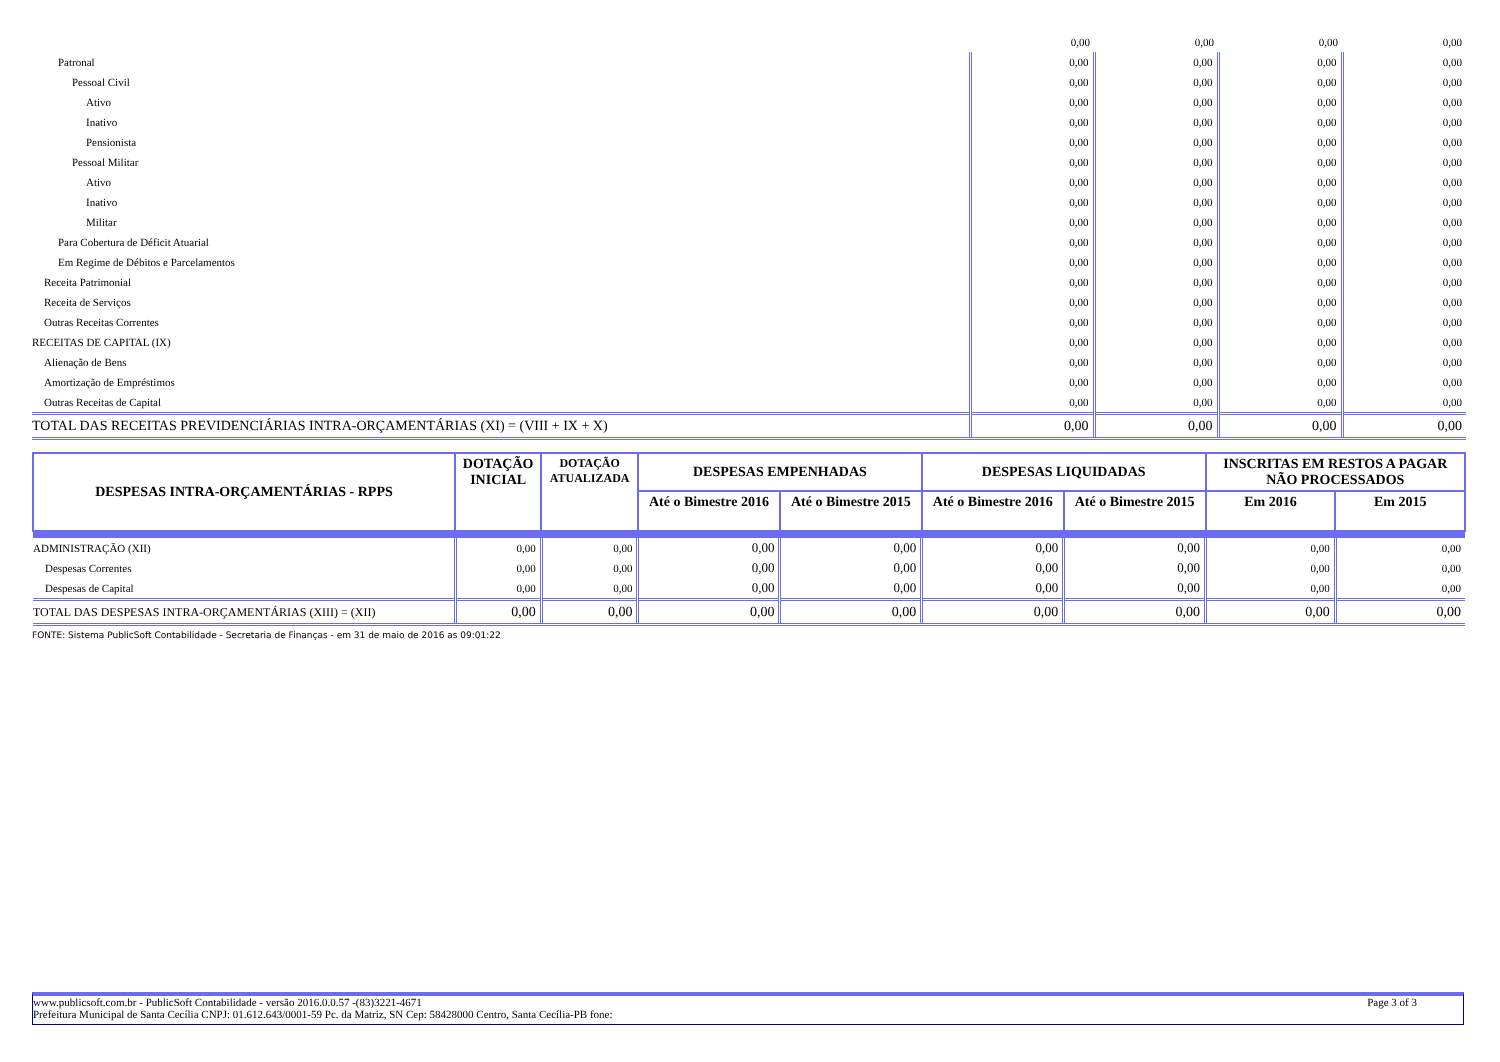| | 0,00 | 0,00 | 0,00 | 0,00 |
| Patronal | 0,00 | 0,00 | 0,00 | 0,00 |
| Pessoal Civil | 0,00 | 0,00 | 0,00 | 0,00 |
| Ativo | 0,00 | 0,00 | 0,00 | 0,00 |
| Inativo | 0,00 | 0,00 | 0,00 | 0,00 |
| Pensionista | 0,00 | 0,00 | 0,00 | 0,00 |
| Pessoal Militar | 0,00 | 0,00 | 0,00 | 0,00 |
| Ativo | 0,00 | 0,00 | 0,00 | 0,00 |
| Inativo | 0,00 | 0,00 | 0,00 | 0,00 |
| Militar | 0,00 | 0,00 | 0,00 | 0,00 |
| Para Cobertura de Déficit Atuarial | 0,00 | 0,00 | 0,00 | 0,00 |
| Em Regime de Débitos e Parcelamentos | 0,00 | 0,00 | 0,00 | 0,00 |
| Receita Patrimonial | 0,00 | 0,00 | 0,00 | 0,00 |
| Receita de Serviços | 0,00 | 0,00 | 0,00 | 0,00 |
| Outras Receitas Correntes | 0,00 | 0,00 | 0,00 | 0,00 |
| RECEITAS DE CAPITAL (IX) | 0,00 | 0,00 | 0,00 | 0,00 |
| Alienação de Bens | 0,00 | 0,00 | 0,00 | 0,00 |
| Amortização de Empréstimos | 0,00 | 0,00 | 0,00 | 0,00 |
| Outras Receitas de Capital | 0,00 | 0,00 | 0,00 | 0,00 |
| TOTAL DAS RECEITAS PREVIDENCIÁRIAS INTRA-ORÇAMENTÁRIAS (XI) = (VIII + IX + X) | 0,00 | 0,00 | 0,00 | 0,00 |
| DESPESAS INTRA-ORÇAMENTÁRIAS - RPPS | DOTAÇÃO INICIAL | DOTAÇÃO ATUALIZADA | DESPESAS EMPENHADAS | | DESPESAS LIQUIDADAS | | INSCRITAS EM RESTOS A PAGAR NÃO PROCESSADOS | |
| --- | --- | --- | --- | --- | --- | --- | --- | --- |
| | | | Até o Bimestre 2016 | Até o Bimestre 2015 | Até o Bimestre 2016 | Até o Bimestre 2015 | Em 2016 | Em 2015 |
| ADMINISTRAÇÃO (XII) | 0,00 | 0,00 | 0,00 | 0,00 | 0,00 | 0,00 | 0,00 | 0,00 |
| Despesas Correntes | 0,00 | 0,00 | 0,00 | 0,00 | 0,00 | 0,00 | 0,00 | 0,00 |
| Despesas de Capital | 0,00 | 0,00 | 0,00 | 0,00 | 0,00 | 0,00 | 0,00 | 0,00 |
| TOTAL DAS DESPESAS INTRA-ORÇAMENTÁRIAS (XIII) = (XII) | 0,00 | 0,00 | 0,00 | 0,00 | 0,00 | 0,00 | 0,00 | 0,00 |
FONTE: Sistema PublicSoft Contabilidade - Secretaria de Finanças - em 31 de maio de 2016 as 09:01:22
www.publicsoft.com.br - PublicSoft Contabilidade - versão 2016.0.0.57 -(83)3221-4671 Page 3 of 3
Prefeitura Municipal de Santa Cecília CNPJ: 01.612.643/0001-59 Pc. da Matriz, SN Cep: 58428000 Centro, Santa Cecília-PB fone: